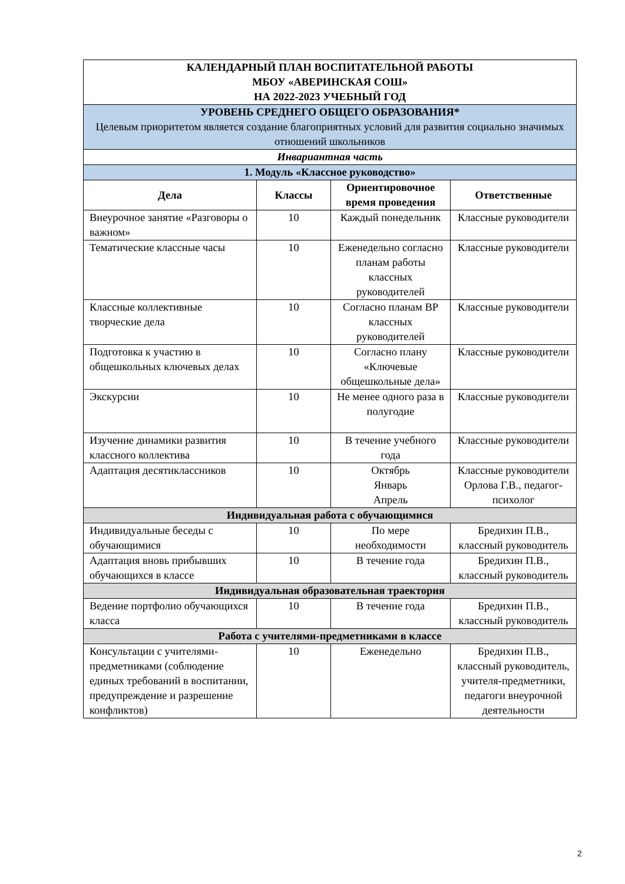| КАЛЕНДАРНЫЙ ПЛАН ВОСПИТАТЕЛЬНОЙ РАБОТЫ МБОУ «АВЕРИНСКАЯ СОШ» НА 2022-2023 УЧЕБНЫЙ ГОД | | | |
| УРОВЕНЬ СРЕДНЕГО ОБЩЕГО ОБРАЗОВАНИЯ* Целевым приоритетом является создание благоприятных условий для развития социально значимых отношений школьников | | | |
| Инвариантная часть | | | |
| 1. Модуль «Классное руководство» | | | |
| Дела | Классы | Ориентировочное время проведения | Ответственные |
| Внеурочное занятие «Разговоры о важном» | 10 | Каждый понедельник | Классные руководители |
| Тематические классные часы | 10 | Еженедельно согласно планам работы классных руководителей | Классные руководители |
| Классные коллективные творческие дела | 10 | Согласно планам ВР классных руководителей | Классные руководители |
| Подготовка к участию в общешкольных ключевых делах | 10 | Согласно плану «Ключевые общешкольные дела» | Классные руководители |
| Экскурсии | 10 | Не менее одного раза в полугодие | Классные руководители |
| Изучение динамики развития классного коллектива | 10 | В течение учебного года | Классные руководители |
| Адаптация десятиклассников | 10 | Октябрь Январь Апрель | Классные руководители Орлова Г.В., педагог-психолог |
| Индивидуальная работа с обучающимися | | | |
| Индивидуальные беседы с обучающимися | 10 | По мере необходимости | Бредихин П.В., классный руководитель |
| Адаптация вновь прибывших обучающихся в классе | 10 | В течение года | Бредихин П.В., классный руководитель |
| Индивидуальная образовательная траектория | | | |
| Ведение портфолио обучающихся класса | 10 | В течение года | Бредихин П.В., классный руководитель |
| Работа с учителями-предметниками в классе | | | |
| Консультации с учителями-предметниками (соблюдение единых требований в воспитании, предупреждение и разрешение конфликтов) | 10 | Еженедельно | Бредихин П.В., классный руководитель, учителя-предметники, педагоги внеурочной деятельности |
2